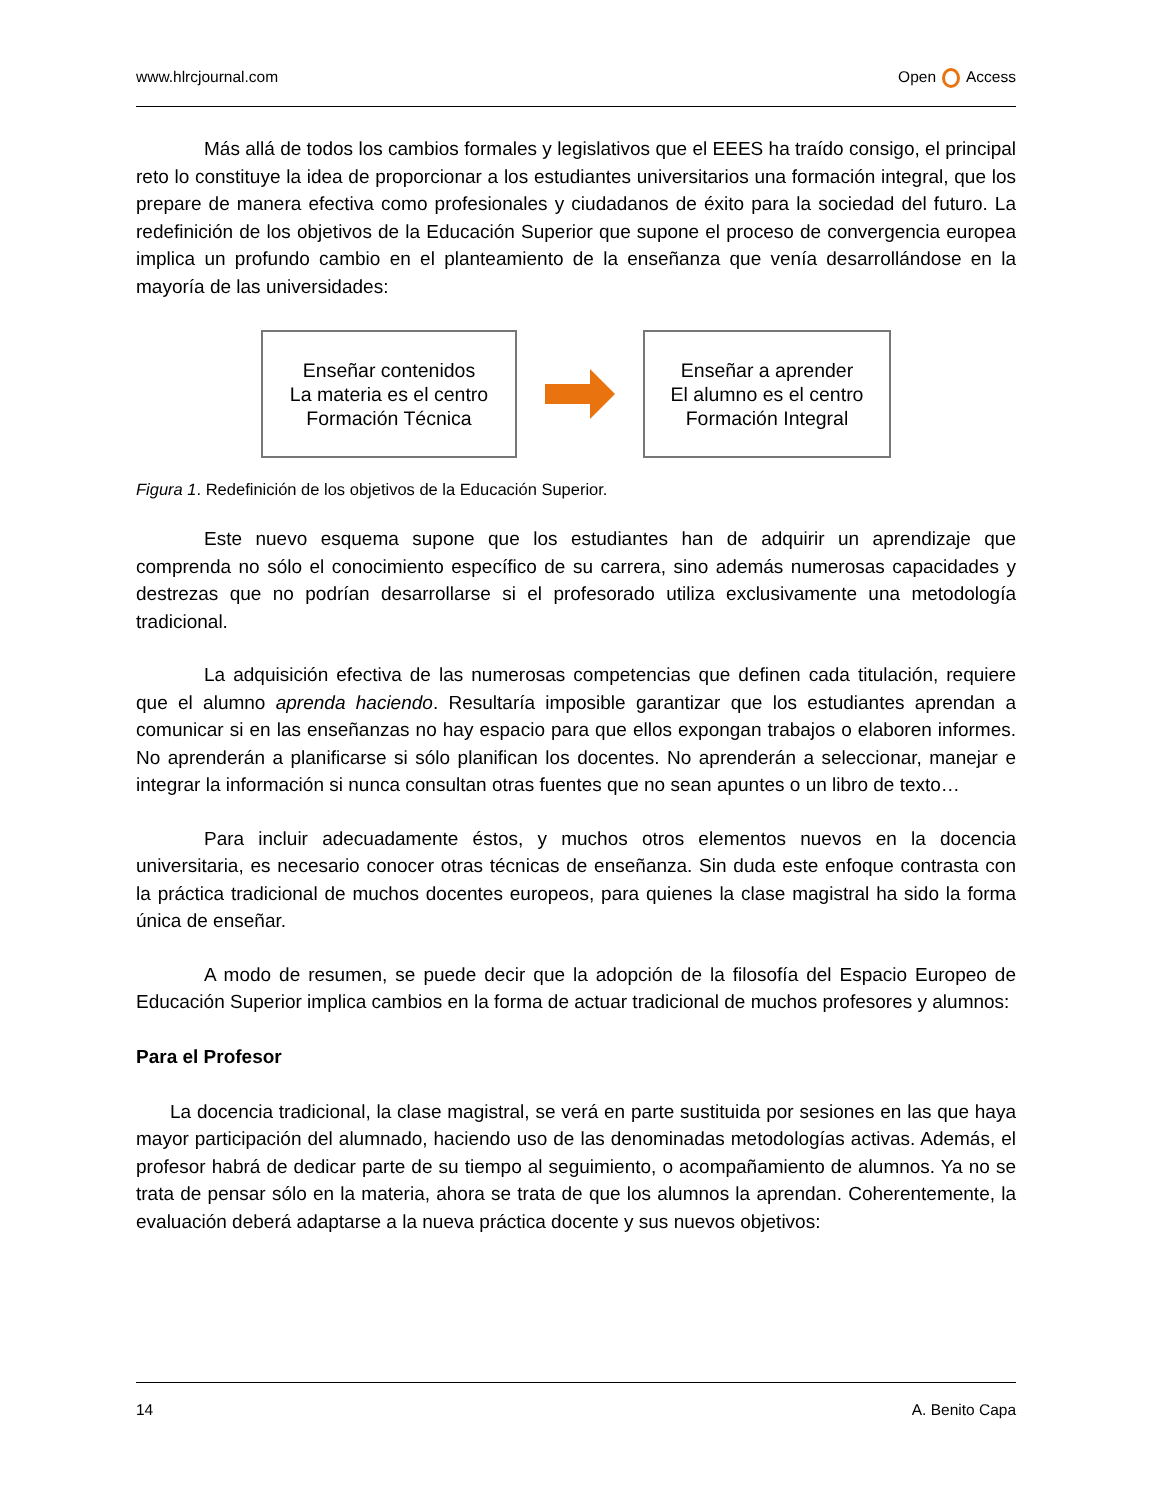www.hlrcjournal.com Open Access
Más allá de todos los cambios formales y legislativos que el EEES ha traído consigo, el principal reto lo constituye la idea de proporcionar a los estudiantes universitarios una formación integral, que los prepare de manera efectiva como profesionales y ciudadanos de éxito para la sociedad del futuro. La redefinición de los objetivos de la Educación Superior que supone el proceso de convergencia europea implica un profundo cambio en el planteamiento de la enseñanza que venía desarrollándose en la mayoría de las universidades:
Enseñar contenidos
La materia es el centro
Formación Técnica
Enseñar a aprender
El alumno es el centro
Formación Integral
Figura 1. Redefinición de los objetivos de la Educación Superior.
Este nuevo esquema supone que los estudiantes han de adquirir un aprendizaje que comprenda no sólo el conocimiento específico de su carrera, sino además numerosas capacidades y destrezas que no podrían desarrollarse si el profesorado utiliza exclusivamente una metodología tradicional.
La adquisición efectiva de las numerosas competencias que definen cada titulación, requiere que el alumno aprenda haciendo. Resultaría imposible garantizar que los estudiantes aprendan a comunicar si en las enseñanzas no hay espacio para que ellos expongan trabajos o elaboren informes. No aprenderán a planificarse si sólo planifican los docentes. No aprenderán a seleccionar, manejar e integrar la información si nunca consultan otras fuentes que no sean apuntes o un libro de texto…
Para incluir adecuadamente éstos, y muchos otros elementos nuevos en la docencia universitaria, es necesario conocer otras técnicas de enseñanza. Sin duda este enfoque contrasta con la práctica tradicional de muchos docentes europeos, para quienes la clase magistral ha sido la forma única de enseñar.
A modo de resumen, se puede decir que la adopción de la filosofía del Espacio Europeo de Educación Superior implica cambios en la forma de actuar tradicional de muchos profesores y alumnos:
Para el Profesor
La docencia tradicional, la clase magistral, se verá en parte sustituida por sesiones en las que haya mayor participación del alumnado, haciendo uso de las denominadas metodologías activas. Además, el profesor habrá de dedicar parte de su tiempo al seguimiento, o acompañamiento de alumnos. Ya no se trata de pensar sólo en la materia, ahora se trata de que los alumnos la aprendan. Coherentemente, la evaluación deberá adaptarse a la nueva práctica docente y sus nuevos objetivos:
14 A. Benito Capa